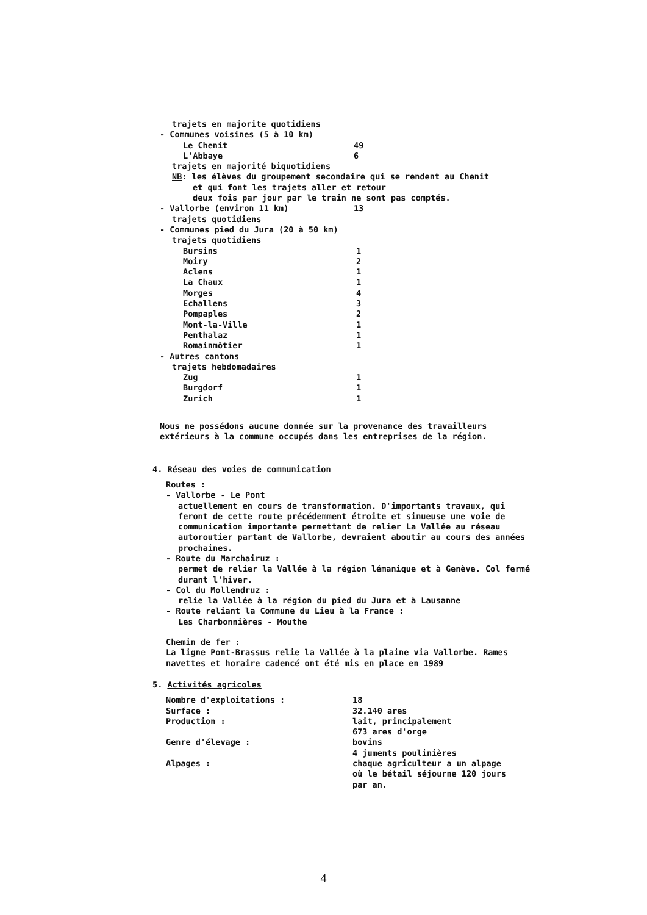trajets en majorite quotidiens
- Communes voisines (5 à 10 km)
| Le Chenit | 49 |
| L'Abbaye | 6 |
trajets en majorité biquotidiens
NB: les élèves du groupement secondaire qui se rendent au Chenit
et qui font les trajets aller et retour
deux fois par jour par le train ne sont pas comptés.
| - Vallorbe (environ 11 km) | 13 |
trajets quotidiens
- Communes pied du Jura (20 à 50 km)
trajets quotidiens
| Bursins | 1 |
| Moiry | 2 |
| Aclens | 1 |
| La Chaux | 1 |
| Morges | 4 |
| Echallens | 3 |
| Pompaples | 2 |
| Mont-la-Ville | 1 |
| Penthalaz | 1 |
| Romainmôtier | 1 |
- Autres cantons
trajets hebdomadaires
| Zug | 1 |
| Burgdorf | 1 |
| Zurich | 1 |
Nous ne possédons aucune donnée sur la provenance des travailleurs extérieurs à la commune occupés dans les entreprises de la région.
4. Réseau des voies de communication
Routes :
- Vallorbe - Le Pont
actuellement en cours de transformation. D'importants travaux, qui feront de cette route précédemment étroite et sinueuse une voie de communication importante permettant de relier La Vallée au réseau autoroutier partant de Vallorbe, devraient aboutir au cours des années prochaines.
- Route du Marchairuz :
permet de relier la Vallée à la région lémanique et à Genève. Col fermé durant l'hiver.
- Col du Mollendruz :
relie la Vallée à la région du pied du Jura et à Lausanne
- Route reliant la Commune du Lieu à la France :
Les Charbonnières - Mouthe
Chemin de fer :
La ligne Pont-Brassus relie la Vallée à la plaine via Vallorbe. Rames navettes et horaire cadencé ont été mis en place en 1989
5. Activités agricoles
| Nombre d'exploitations : | 18 |
| Surface : | 32.140 ares |
| Production : | lait, principalement 673 ares d'orge |
| Genre d'élevage : | bovins 4 juments poulinières |
| Alpages : | chaque agriculteur a un alpage où le bétail séjourne 120 jours par an. |
4